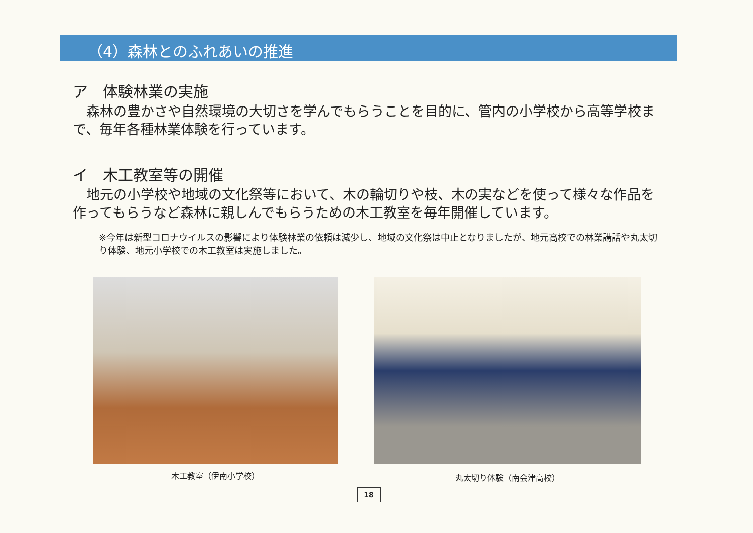（4）森林とのふれあいの推進
ア　体験林業の実施
　森林の豊かさや自然環境の大切さを学んでもらうことを目的に、管内の小学校から高等学校まで、毎年各種林業体験を行っています。
イ　木工教室等の開催
　地元の小学校や地域の文化祭等において、木の輪切りや枝、木の実などを使って様々な作品を作ってもらうなど森林に親しんでもらうための木工教室を毎年開催しています。
※今年は新型コロナウイルスの影響により体験林業の依頼は減少し、地域の文化祭は中止となりましたが、地元高校での林業講話や丸太切り体験、地元小学校での木工教室は実施しました。
木工教室（伊南小学校）
丸太切り体験（南会津高校）
18